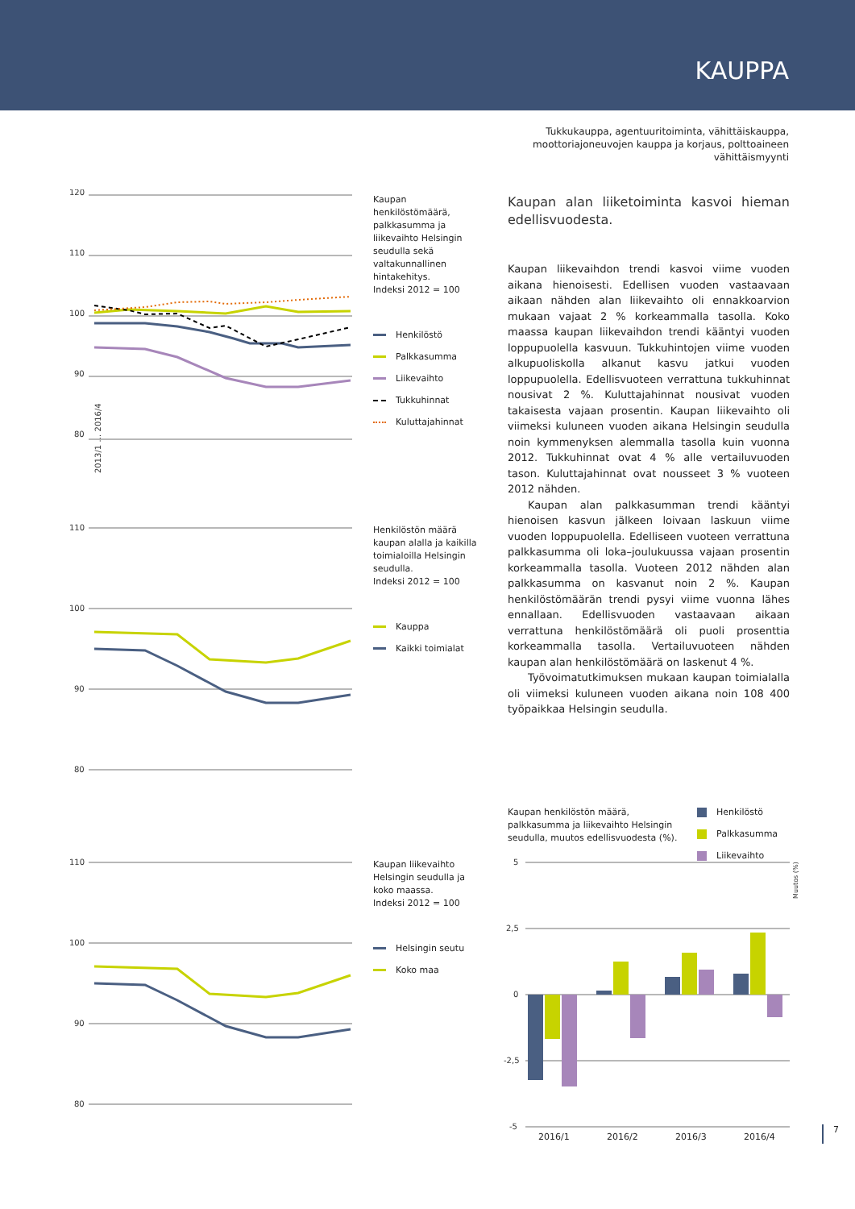KAUPPA
Tukkukauppa, agentuuritoiminta, vähittäiskauppa, moottoriajoneuvojen kauppa ja korjaus, polttoaineen vähittäismyynti
120
110
100
90
80
2013/1 … 2016/4
Kaupan henkilöstömäärä, palkkasumma ja liikevaihto Helsingin seudulla sekä valtakunnallinen hintakehitys.
Indeksi 2012 = 100
Henkilöstö
Palkkasumma
Liikevaihto
Tukkuhinnat
Kuluttajahinnat
Henkilöstön määrä kaupan alalla ja kaikilla toimialoilla Helsingin seudulla.
Indeksi 2012 = 100
Kauppa
Kaikki toimialat
Kaupan liikevaihto Helsingin seudulla ja koko maassa.
Indeksi 2012 = 100
Helsingin seutu
Koko maa
110
100
90
80
110
100
90
80
Kaupan alan liiketoiminta kasvoi hieman edellisvuodesta.
Kaupan liikevaihdon trendi kasvoi viime vuoden aikana hienoisesti. Edellisen vuoden vastaavaan aikaan nähden alan liikevaihto oli ennakkoarvion mukaan vajaat 2 % korkeammalla tasolla. Koko maassa kaupan liikevaihdon trendi kääntyi vuoden loppupuolella kasvuun. Tukkuhintojen viime vuoden alkupuoliskolla alkanut kasvu jatkui vuoden loppupuolella. Edellisvuoteen verrattuna tukkuhinnat nousivat 2 %. Kuluttajahinnat nousivat vuoden takaisesta vajaan prosentin. Kaupan liikevaihto oli viimeksi kuluneen vuoden aikana Helsingin seudulla noin kymmenyksen alemmalla tasolla kuin vuonna 2012. Tukkuhinnat ovat 4 % alle vertailuvuoden tason. Kuluttajahinnat ovat nousseet 3 % vuoteen 2012 nähden.
Kaupan alan palkkasumman trendi kääntyi hienoisen kasvun jälkeen loivaan laskuun viime vuoden loppupuolella. Edelliseen vuoteen verrattuna palkkasumma oli loka–joulukuussa vajaan prosentin korkeammalla tasolla. Vuoteen 2012 nähden alan palkkasumma on kasvanut noin 2 %. Kaupan henkilöstömäärän trendi pysyi viime vuonna lähes ennallaan. Edellisvuoden vastaavaan aikaan verrattuna henkilöstömäärä oli puoli prosenttia korkeammalla tasolla. Vertailuvuoteen nähden kaupan alan henkilöstömäärä on laskenut 4 %.
Työvoimatutkimuksen mukaan kaupan toimialalla oli viimeksi kuluneen vuoden aikana noin 108 400 työpaikkaa Helsingin seudulla.
Kaupan henkilöstön määrä, palkkasumma ja liikevaihto Helsingin seudulla, muutos edellisvuodesta (%).
Henkilöstö
Palkkasumma
Liikevaihto
5
2,5
0
-2,5
-5
Muutos (%)
2016/1
2016/2
2016/3
2016/4
7